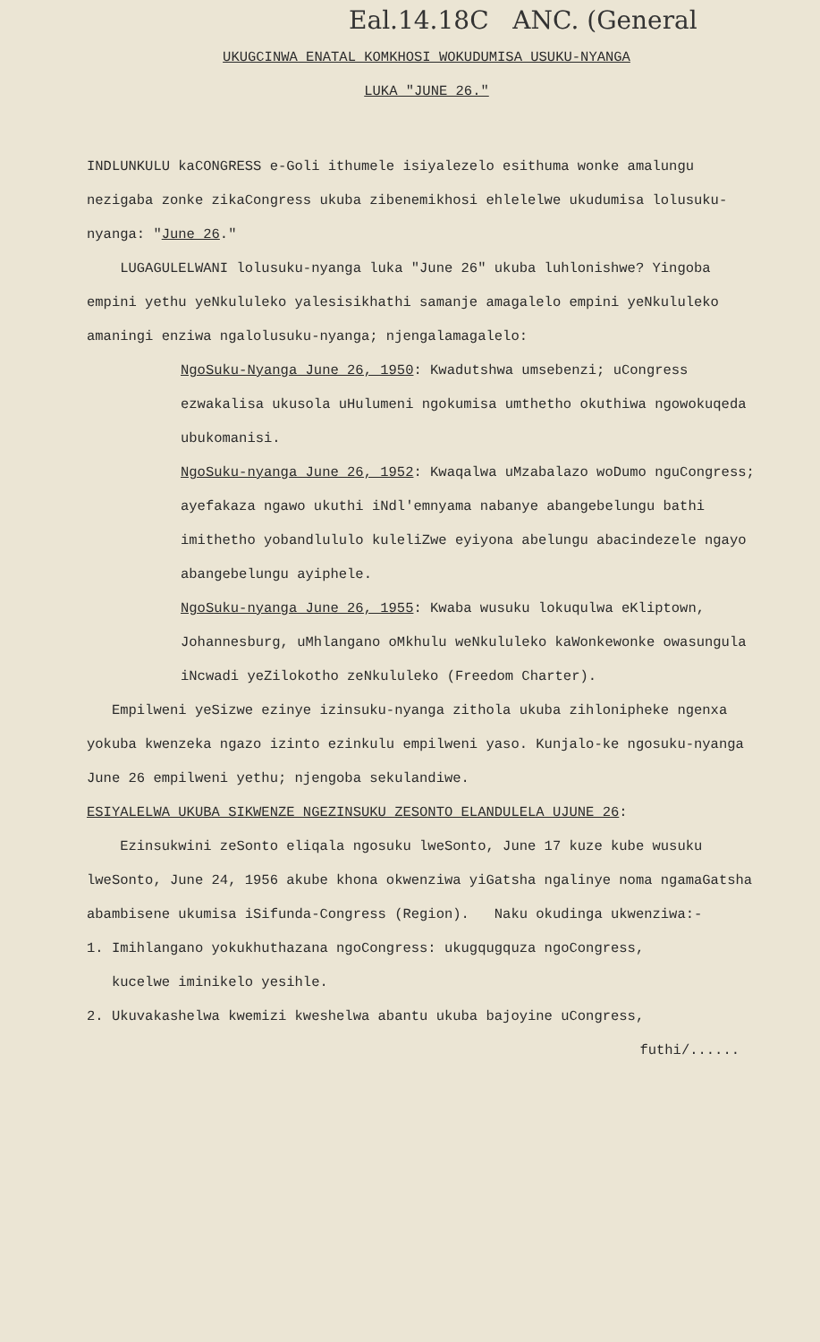Eal.14.18C ANC. (General
UKUGCINWA ENATAL KOMKHOSI WOKUDUMISA USUKU-NYANGA
LUKA "JUNE 26."
INDLUNKULU kaCONGRESS e-Goli ithumele isiyalezelo esithuma wonke amalungu nezigaba zonke zikaCongress ukuba zibenemikhosi ehlelelwe ukudumisa lolusuku-nyanga: "June 26."
LUGAGULELWANI lolusuku-nyanga luka "June 26" ukuba luhlonishwe? Yingoba empini yethu yeNkululeko yalesisikhathi samanje amagalelo empini yeNkululeko amaningi enziwa ngalolusuku-nyanga; njengalamagalelo:
NgoSuku-Nyanga June 26, 1950: Kwadutshwa umsebenzi; uCongress ezwakalisa ukusola uHulumeni ngokumisa umthetho okuthiwa ngowokuqeda ubukomanisi.
NgoSuku-nyanga June 26, 1952: Kwaqalwa uMzabalazo woDumo nguCongress; ayefakaza ngawo ukuthi iNdl'emnyama nabanye abangebelungu bathi imithetho yobandlululo kuleliZwe eyiyona abelungu abacindezele ngayo abangebelungu ayiphele.
NgoSuku-nyanga June 26, 1955: Kwaba wusuku lokuqulwa eKliptown, Johannesburg, uMhlangano oMkhulu weNkululeko kaWonkewonke owasungula iNcwadi yeZilokotho zeNkululeko (Freedom Charter).
Empilweni yeSizwe ezinye izinsuku-nyanga zithola ukuba zihlonipheke ngenxa yokuba kwenzeka ngazo izinto ezinkulu empilweni yaso. Kunjalo-ke ngosuku-nyanga June 26 empilweni yethu; njengoba sekulandiwe.
ESIYALELWA UKUBA SIKWENZE NGEZINSUKU ZESONTO ELANDULELA UJUNE 26:
Ezinsukwini zeSonto eliqala ngosuku lweSonto, June 17 kuze kube wusuku lweSonto, June 24, 1956 akube khona okwenziwa yiGatsha ngalinye noma ngamaGatsha abambisene ukumisa iSifunda-Congress (Region). Naku okudinga ukwenziwa:-
1. Imihlangano yokukhuthazana ngoCongress: ukugqugquza ngoCongress,
kucelwe iminikelo yesihle.
2. Ukuvakashelwa kwemizi kweshelwa abantu ukuba bajoyine uCongress,
futhi/......